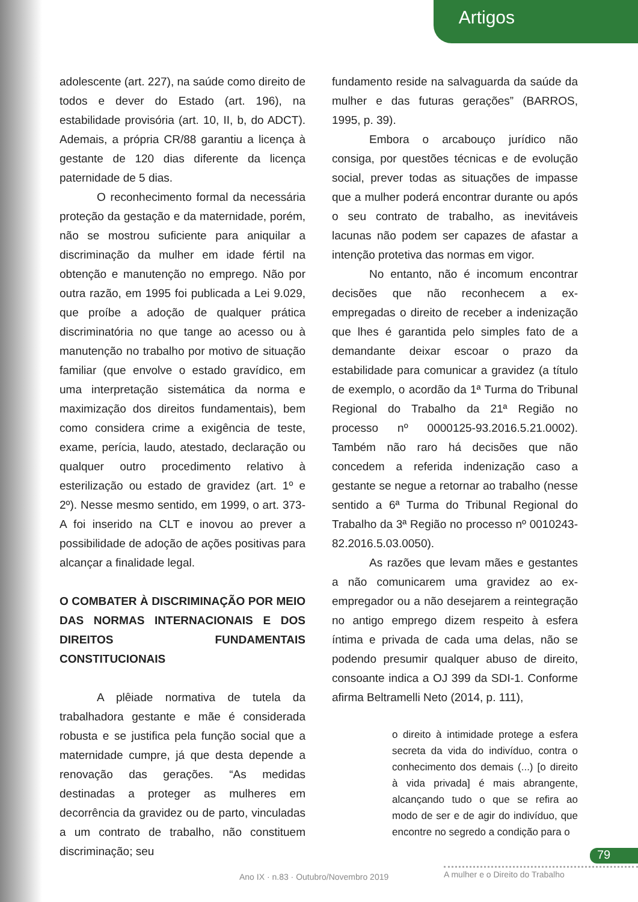Artigos
adolescente (art. 227), na saúde como direito de todos e dever do Estado (art. 196), na estabilidade provisória (art. 10, II, b, do ADCT). Ademais, a própria CR/88 garantiu a licença à gestante de 120 dias diferente da licença paternidade de 5 dias.
O reconhecimento formal da necessária proteção da gestação e da maternidade, porém, não se mostrou suficiente para aniquilar a discriminação da mulher em idade fértil na obtenção e manutenção no emprego. Não por outra razão, em 1995 foi publicada a Lei 9.029, que proíbe a adoção de qualquer prática discriminatória no que tange ao acesso ou à manutenção no trabalho por motivo de situação familiar (que envolve o estado gravídico, em uma interpretação sistemática da norma e maximização dos direitos fundamentais), bem como considera crime a exigência de teste, exame, perícia, laudo, atestado, declaração ou qualquer outro procedimento relativo à esterilização ou estado de gravidez (art. 1º e 2º). Nesse mesmo sentido, em 1999, o art. 373-A foi inserido na CLT e inovou ao prever a possibilidade de adoção de ações positivas para alcançar a finalidade legal.
O COMBATER À DISCRIMINAÇÃO POR MEIO DAS NORMAS INTERNACIONAIS E DOS DIREITOS FUNDAMENTAIS CONSTITUCIONAIS
A plêiade normativa de tutela da trabalhadora gestante e mãe é considerada robusta e se justifica pela função social que a maternidade cumpre, já que desta depende a renovação das gerações. “As medidas destinadas a proteger as mulheres em decorrência da gravidez ou de parto, vinculadas a um contrato de trabalho, não constituem discriminação; seu
fundamento reside na salvaguarda da saúde da mulher e das futuras gerações” (BARROS, 1995, p. 39).
Embora o arcabouço jurídico não consiga, por questões técnicas e de evolução social, prever todas as situações de impasse que a mulher poderá encontrar durante ou após o seu contrato de trabalho, as inevitáveis lacunas não podem ser capazes de afastar a intenção protetiva das normas em vigor.
No entanto, não é incomum encontrar decisões que não reconhecem a ex-empregadas o direito de receber a indenização que lhes é garantida pelo simples fato de a demandante deixar escoar o prazo da estabilidade para comunicar a gravidez (a título de exemplo, o acordão da 1ª Turma do Tribunal Regional do Trabalho da 21ª Região no processo nº 0000125-93.2016.5.21.0002). Também não raro há decisões que não concedem a referida indenização caso a gestante se negue a retornar ao trabalho (nesse sentido a 6ª Turma do Tribunal Regional do Trabalho da 3ª Região no processo nº 0010243-82.2016.5.03.0050).
As razões que levam mães e gestantes a não comunicarem uma gravidez ao ex-empregador ou a não desejarem a reintegração no antigo emprego dizem respeito à esfera íntima e privada de cada uma delas, não se podendo presumir qualquer abuso de direito, consoante indica a OJ 399 da SDI-1. Conforme afirma Beltramelli Neto (2014, p. 111),
o direito à intimidade protege a esfera secreta da vida do indivíduo, contra o conhecimento dos demais (...) [o direito à vida privada] é mais abrangente, alcançando tudo o que se refira ao modo de ser e de agir do indivíduo, que encontre no segredo a condição para o
79
Ano IX · n.83 · Outubro/Novembro 2019
A mulher e o Direito do Trabalho